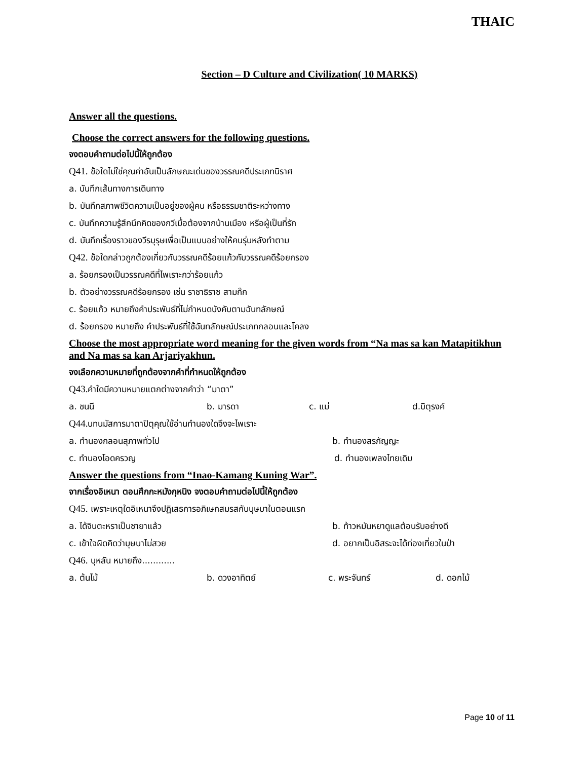THAIC
Section – D Culture and Civilization( 10 MARKS)
Answer all the questions.
Choose the correct answers for the following questions.
จงตอบคำถามต่อไปนี้ให้ถูกต้อง
Q41. ข้อใดไม่ใช่คุณค่าอันเป็นลักษณะเด่นของวรรณคดีประเภทนิราศ
a. บันทึกเส้นทางการเดินทาง
b. บันทึกสภาพชีวิตความเป็นอยู่ของผู้คน หรือธรรมชาติระหว่างทาง
c. บันทึกความรู้สึกนึกคิดของกวีเมื่อต้องจากบ้านเมือง หรือผู้เป็นที่รัก
d. บันทึกเรื่องราวของวีรบุรุษเพื่อเป็นแบบอย่างให้คนรุ่นหลังทำตาม
Q42. ข้อใดกล่าวถูกต้องเกี่ยวกับวรรณคดีร้อยแก้วกับวรรณคดีร้อยกรอง
a. ร้อยกรองเป็นวรรณคดีที่ไพเราะกว่าร้อยแก้ว
b. ตัวอย่างวรรณคดีร้อยกรอง เช่น ราชาธิราช สามก๊ก
c. ร้อยแก้ว หมายถึงคำประพันธ์ที่ไม่กำหนดบังคับตามฉันทลักษณ์
d. ร้อยกรอง หมายถึง คำประพันธ์ที่ใช้ฉันทลักษณ์ประเภทกลอนและโคลง
Choose the most appropriate word meaning for the given words from “Na mas sa kan Matapitikhun and Na mas sa kan Arjariyakhun.
จงเลือกความหมายที่ถูกต้องจากคำที่กำหนดให้ถูกต้อง
Q43. คำใดมีความหมายแตกต่างจากคำว่า “มาตา”
a. ชนนี b. มารดา c. แม่ d.บิตุรงค์
Q44. บทนมัสการมาตาปิตุคุณใช้อ่านทำนองใดจึงจะไพเราะ
a. ทำนองกลอนสุภาพทั่วไป b. ทำนองสรภัญญะ
c. ทำนองโอดครวญ d. ทำนองเพลงไทยเดิม
Answer the questions from “Inao-Kamang Kuning War”.
จากเรื่องอิเหนา ตอนศึกกะหมังกุหนิง จงตอบคำถามต่อไปนี้ให้ถูกต้อง
Q45. เพราะเหตุใดอิเหนาจึงปฏิเสธการอภิเษกสมรสกับบุษบาในตอนแรก
a. ได้จินตะหราเป็นชายาแล้ว b. ท้าวหมันหยาดูแลต้อนรับอย่างดี
c. เข้าใจผิดคิดว่าบุษบาไม่สวย d. อยากเป็นอิสระจะได้ท่องเที่ยวในป่า
Q46. บุหลัน หมายถึง............
a. ต้นไม้ b. ดวงอาทิตย์ c. พระจันทร์ d. ดอกไม้
Page 10 of 11